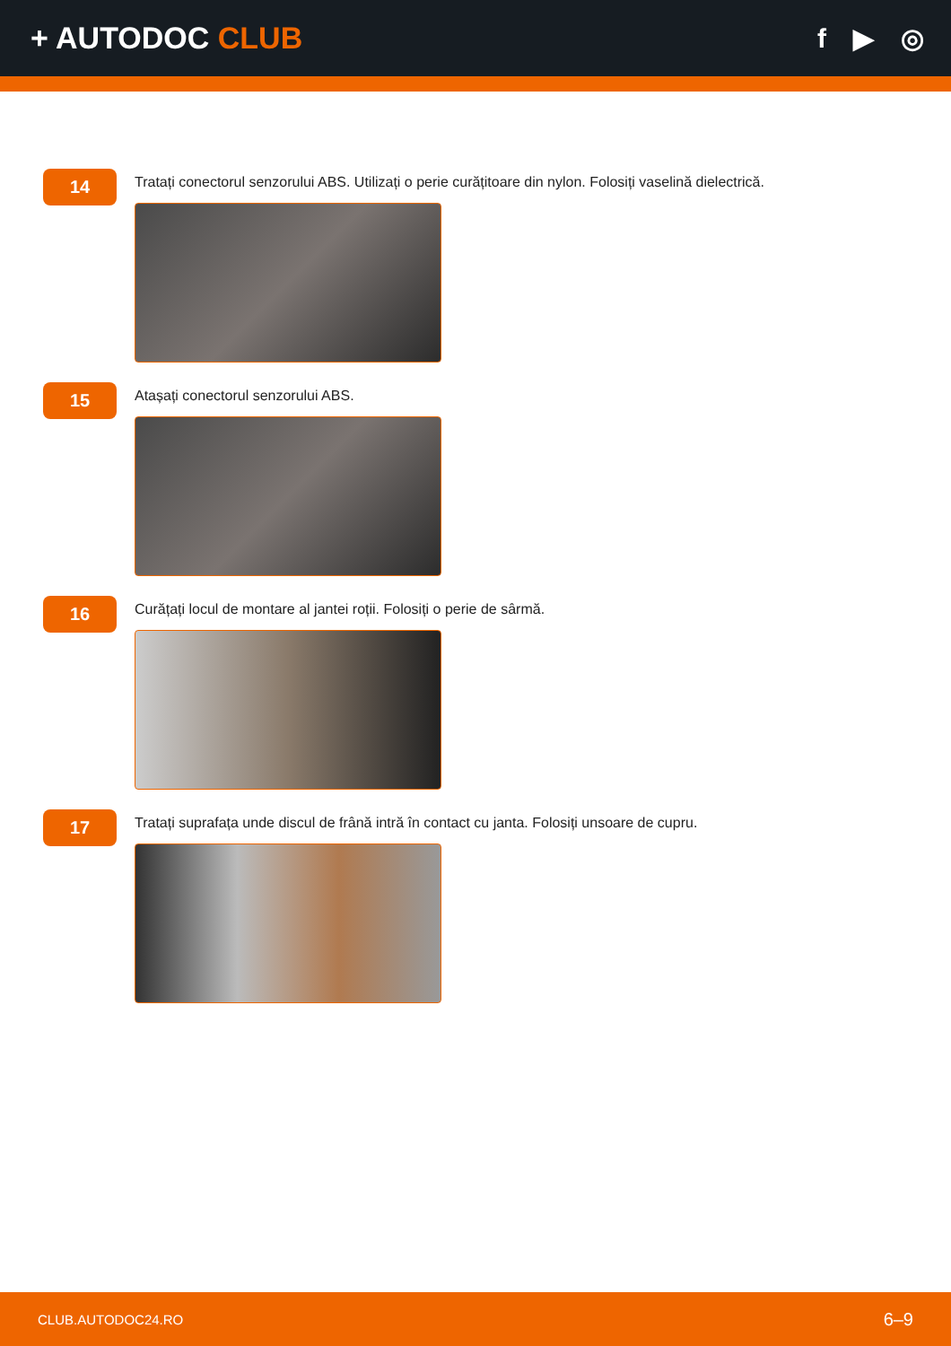+ AUTODOC CLUB f ▶ ◎
14
Tratați conectorul senzorului ABS. Utilizați o perie curățitoare din nylon. Folosiți vaselină dielectrică.
15
Atașați conectorul senzorului ABS.
16
Curățați locul de montare al jantei roții. Folosiți o perie de sârmă.
17
Tratați suprafața unde discul de frână intră în contact cu janta. Folosiți unsoare de cupru.
CLUB.AUTODOC24.RO 6–9